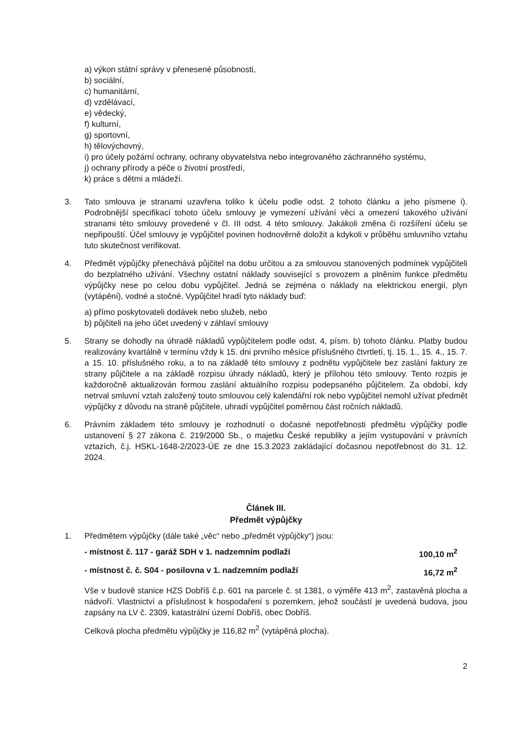a) výkon státní správy v přenesené působnosti,
b) sociální,
c) humanitární,
d) vzdělávací,
e) vědecký,
f) kulturní,
g) sportovní,
h) tělovýchovný,
i) pro účely požární ochrany, ochrany obyvatelstva nebo integrovaného záchranného systému,
j) ochrany přírody a péče o životní prostředí,
k) práce s dětmi a mládeží.
3. Tato smlouva je stranami uzavřena toliko k účelu podle odst. 2 tohoto článku a jeho písmene i). Podrobnější specifikací tohoto účelu smlouvy je vymezení užívání věci a omezení takového užívání stranami této smlouvy provedené v čl. III odst. 4 této smlouvy. Jakákoli změna či rozšíření účelu se nepřipouští. Účel smlouvy je vypůjčitel povinen hodnověrně doložit a kdykoli v průběhu smluvního vztahu tuto skutečnost verifikovat.
4. Předmět výpůjčky přenechává půjčitel na dobu určitou a za smlouvou stanovených podmínek vypůjčiteli do bezplatného užívání. Všechny ostatní náklady související s provozem a plněním funkce předmětu výpůjčky nese po celou dobu vypůjčitel. Jedná se zejména o náklady na elektrickou energii, plyn (vytápění), vodné a stočné. Vypůjčitel hradí tyto náklady buď:
a) přímo poskytovateli dodávek nebo služeb, nebo
b) půjčiteli na jeho účet uvedený v záhlaví smlouvy
5. Strany se dohodly na úhradě nákladů vypůjčitelem podle odst. 4, písm. b) tohoto článku. Platby budou realizovány kvartálně v termínu vždy k 15. dni prvního měsíce příslušného čtvrtletí, tj. 15. 1., 15. 4., 15. 7. a 15. 10. příslušného roku, a to na základě této smlouvy z podnětu vypůjčitele bez zaslání faktury ze strany půjčitele a na základě rozpisu úhrady nákladů, který je přílohou této smlouvy. Tento rozpis je každoročně aktualizován formou zaslání aktuálního rozpisu podepsaného půjčitelem. Za období, kdy netrval smluvní vztah založený touto smlouvou celý kalendářní rok nebo vypůjčitel nemohl užívat předmět výpůjčky z důvodu na straně půjčitele, uhradí vypůjčitel poměrnou část ročních nákladů.
6. Právním základem této smlouvy je rozhodnutí o dočasné nepotřebnosti předmětu výpůjčky podle ustanovení § 27 zákona č. 219/2000 Sb., o majetku České republiky a jejím vystupování v právních vztazích, č.j. HSKL-1648-2/2023-ÚE ze dne 15.3.2023 zakládající dočasnou nepotřebnost do 31. 12. 2024.
Článek III.
Předmět výpůjčky
1. Předmětem výpůjčky (dále také „věc“ nebo „předmět výpůjčky“) jsou:
- místnost č. 117 - garáž SDH v 1. nadzemním podlaží 100,10 m<sup>2</sup>
- místnost č. č. S04 - posilovna v 1. nadzemním podlaží 16,72 m<sup>2</sup>
Vše v budově stanice HZS Dobříš č.p. 601 na parcele č. st 1381, o výměře 413 m<sup>2</sup>, zastavěná plocha a nádvoří. Vlastnictví a příslušnost k hospodaření s pozemkem, jehož součástí je uvedená budova, jsou zapsány na LV č. 2309, katastrální území Dobříš, obec Dobříš.
Celková plocha předmětu výpůjčky je 116,82 m<sup>2</sup> (vytápěná plocha).
2